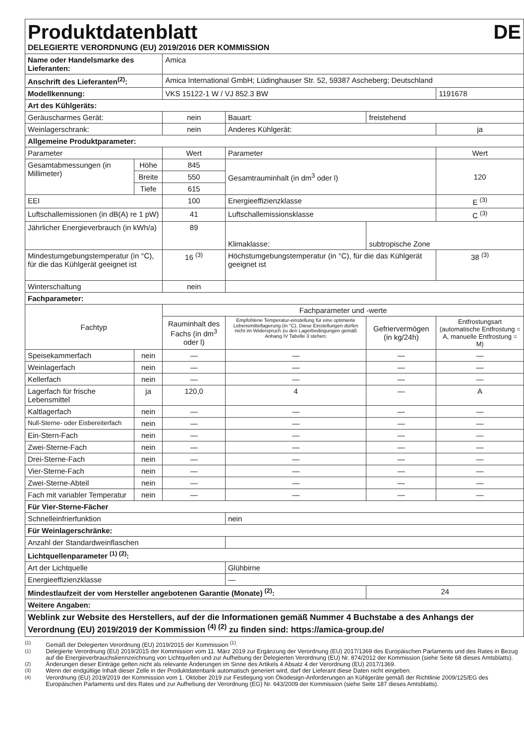| Produktdatenblatt DE DELEGIERTE VERORDNUNG (EU) 2019/2016 DER KOMMISSION | | | | | | | |
| Name oder Handelsmarke des Lieferanten: | | | Amica | | | | |
| Anschrift des Lieferanten<sup>(2)</sup>: | | | Amica International GmbH; Lüdinghauser Str. 52, 59387 Ascheberg; Deutschland | | | | |
| Modellkennung: | | | VKS 15122-1 W / VJ 852.3 BW | | | | 1191678 |
| Art des Kühlgeräts: | | | | | | | |
| Geräuscharmes Gerät: | | | nein | Bauart: | freistehend | | |
| Weinlagerschrank: | | | nein | Anderes Kühlgerät: | | | ja |
| Allgemeine Produktparameter: | | | | | | | |
| Parameter | | | Wert | Parameter | | | Wert |
| Gesamtabmessungen (in Millimeter) | Höhe | | 845 | Gesamtrauminhalt (in dm<sup>3</sup> oder l) | | | 120 |
| | Breite | | 550 | | | | |
| | Tiefe | | 615 | | | | |
| EEI | | | 100 | Energieeffizienzklasse | | | E <sup>(3)</sup> |
| Luftschallemissionen (in dB(A) re 1 pW) | | | 41 | Luftschallemissionsklasse | | | C <sup>(3)</sup> |
| Jährlicher Energieverbrauch (in kWh/a) | | | 89 | Klimaklasse: | subtropische Zone | | |
| Mindestumgebungstemperatur (in °C), für die das Kühlgerät geeignet ist | | | 16 <sup>(3)</sup> | Höchstumgebungstemperatur (in °C), für die das Kühlgerät geeignet ist | | | 38 <sup>(3)</sup> |
| Winterschaltung | | | nein | | | | |
| Fachparameter: | | | | | | | |
| Fachtyp | | | Fachparameter und -werte | | | | |
| | | | Rauminhalt des Fachs (in dm<sup>3</sup> oder l) | Empfohlene Temperatur-einstellung für eine optimierte Lebensmittellagerung (in °C). Diese Einstellungen dürfen nicht im Widerspruch zu den Lagerbedingungen gemäß Anhang IV Tabelle 3 stehen; | | Gefriervermögen (in kg/24h) | Entfrostungsart (automatische Entfrostung = A, manuelle Entfrostung = M) |
| Speisekammerfach | | nein | — | — | | — | — |
| Weinlagerfach | | nein | — | — | | — | — |
| Kellerfach | | nein | — | — | | — | — |
| Lagerfach für frische Lebensmittel | | ja | 120,0 | 4 | | — | A |
| Kaltlagerfach | | nein | — | — | | — | — |
| Null-Sterne- oder Eisbereiterfach | | nein | — | — | | — | — |
| Ein-Stern-Fach | | nein | — | — | | — | — |
| Zwei-Sterne-Fach | | nein | — | — | | — | — |
| Drei-Sterne-Fach | | nein | — | — | | — | — |
| Vier-Sterne-Fach | | nein | — | — | | — | — |
| Zwei-Sterne-Abteil | | nein | — | — | | — | — |
| Fach mit variabler Temperatur | | nein | — | — | | — | — |
| Für Vier-Sterne-Fächer | | | | | | | |
| Schnelleinfrierfunktion | | | | nein | | | |
| Für Weinlagerschränke: | | | | | | | |
| Anzahl der Standardweinflaschen | | | | | | | |
| Lichtquellenparameter <sup>(1) (2)</sup>: | | | | | | | |
| Art der Lichtquelle | | | | Glühbirne | | | |
| Energieeffizienzklasse | | | | — | | | |
| Mindestlaufzeit der vom Hersteller angebotenen Garantie (Monate) <sup>(2)</sup>: | | | | | | 24 | |
| Weitere Angaben: | | | | | | | |
| Weblink zur Website des Herstellers, auf der die Informationen gemäß Nummer 4 Buchstabe a des Anhangs der Verordnung (EU) 2019/2019 der Kommission <sup>(4) (2)</sup> zu finden sind: https://amica-group.de/ | | | | | | | |
<sup>(1)</sup> Gemäß der Delegierten Verordnung (EU) 2019/2015 der Kommission <sup>(1)</sup>.
<sup>(1)</sup> Delegierte Verordnung (EU) 2019/2015 der Kommission vom 11. März 2019 zur Ergänzung der Verordnung (EU) 2017/1369 des Europäischen Parlaments und des Rates in Bezug auf die Energieverbrauchskennzeichnung von Lichtquellen und zur Aufhebung der Delegierten Verordnung (EU) Nr. 874/2012 der Kommission (siehe Seite 68 dieses Amtsblatts).
<sup>(2)</sup> Änderungen dieser Einträge gelten nicht als relevante Änderungen im Sinne des Artikels 4 Absatz 4 der Verordnung (EU) 2017/1369.
<sup>(3)</sup> Wenn der endgültige Inhalt dieser Zelle in der Produktdatenbank automatisch generiert wird, darf der Lieferant diese Daten nicht eingeben.
<sup>(4)</sup> Verordnung (EU) 2019/2019 der Kommission vom 1. Oktober 2019 zur Festlegung von Ökodesign-Anforderungen an Kühlgeräte gemäß der Richtlinie 2009/125/EG des Europäischen Parlaments und des Rates und zur Aufhebung der Verordnung (EG) Nr. 643/2009 der Kommission (siehe Seite 187 dieses Amtsblatts).